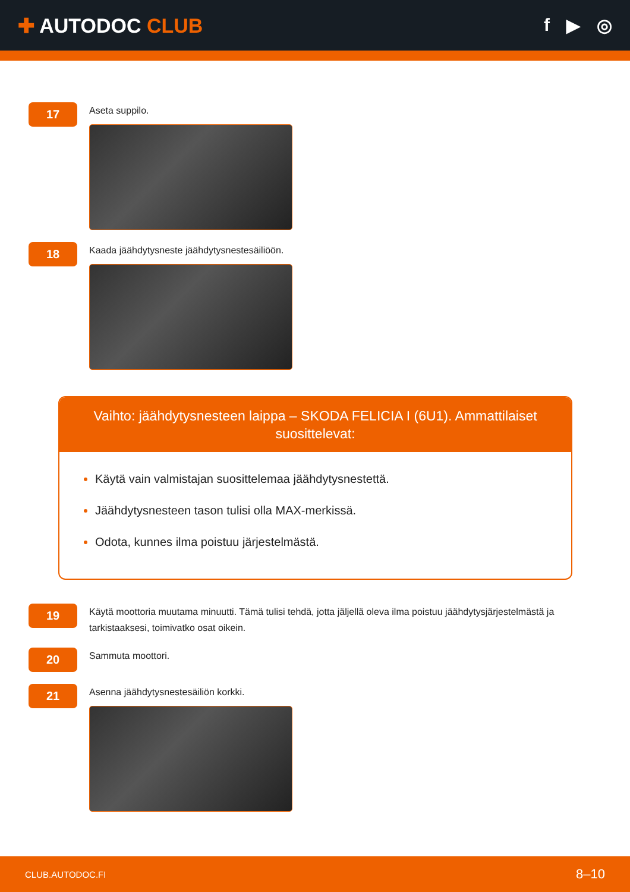✚ AUTODOC CLUB f ▶ ◎
17
Aseta suppilo.
18
Kaada jäähdytysneste jäähdytysnestesäiliöön.
Vaihto: jäähdytysnesteen laippa – SKODA FELICIA I (6U1). Ammattilaiset suosittelevat:
Käytä vain valmistajan suosittelemaa jäähdytysnestettä.
Jäähdytysnesteen tason tulisi olla MAX-merkissä.
Odota, kunnes ilma poistuu järjestelmästä.
19
Käytä moottoria muutama minuutti. Tämä tulisi tehdä, jotta jäljellä oleva ilma poistuu jäähdytysjärjestelmästä ja tarkistaaksesi, toimivatko osat oikein.
20
Sammuta moottori.
21
Asenna jäähdytysnestesäiliön korkki.
CLUB.AUTODOC.FI 8–10